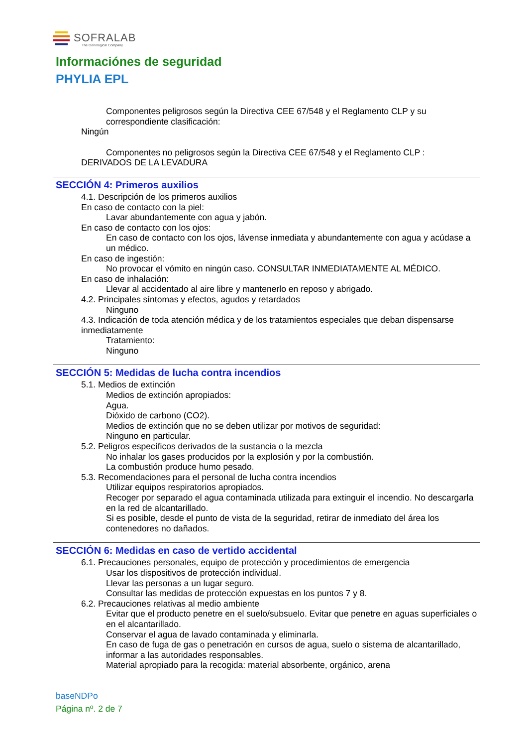SOFRALAB
The Oenological Company
Informaciónes de seguridad
PHYLIA EPL
Componentes peligrosos según la Directiva CEE 67/548 y el Reglamento CLP y su correspondiente clasificación:
Ningún
Componentes no peligrosos según la Directiva CEE 67/548 y el Reglamento CLP :
DERIVADOS DE LA LEVADURA
SECCIÓN 4: Primeros auxilios
4.1. Descripción de los primeros auxilios
En caso de contacto con la piel:
Lavar abundantemente con agua y jabón.
En caso de contacto con los ojos:
En caso de contacto con los ojos, lávense inmediata y abundantemente con agua y acúdase a un médico.
En caso de ingestión:
No provocar el vómito en ningún caso. CONSULTAR INMEDIATAMENTE AL MÉDICO.
En caso de inhalación:
Llevar al accidentado al aire libre y mantenerlo en reposo y abrigado.
4.2. Principales síntomas y efectos, agudos y retardados
Ninguno
4.3. Indicación de toda atención médica y de los tratamientos especiales que deban dispensarse inmediatamente
Tratamiento:
Ninguno
SECCIÓN 5: Medidas de lucha contra incendios
5.1. Medios de extinción
Medios de extinción apropiados:
Agua.
Dióxido de carbono (CO2).
Medios de extinción que no se deben utilizar por motivos de seguridad:
Ninguno en particular.
5.2. Peligros específicos derivados de la sustancia o la mezcla
No inhalar los gases producidos por la explosión y por la combustión.
La combustión produce humo pesado.
5.3. Recomendaciones para el personal de lucha contra incendios
Utilizar equipos respiratorios apropiados.
Recoger por separado el agua contaminada utilizada para extinguir el incendio. No descargarla en la red de alcantarillado.
Si es posible, desde el punto de vista de la seguridad, retirar de inmediato del área los contenedores no dañados.
SECCIÓN 6: Medidas en caso de vertido accidental
6.1. Precauciones personales, equipo de protección y procedimientos de emergencia
Usar los dispositivos de protección individual.
Llevar las personas a un lugar seguro.
Consultar las medidas de protección expuestas en los puntos 7 y 8.
6.2. Precauciones relativas al medio ambiente
Evitar que el producto penetre en el suelo/subsuelo. Evitar que penetre en aguas superficiales o en el alcantarillado.
Conservar el agua de lavado contaminada y eliminarla.
En caso de fuga de gas o penetración en cursos de agua, suelo o sistema de alcantarillado, informar a las autoridades responsables.
Material apropiado para la recogida: material absorbente, orgánico, arena
baseNDPo
Página nº. 2 de 7